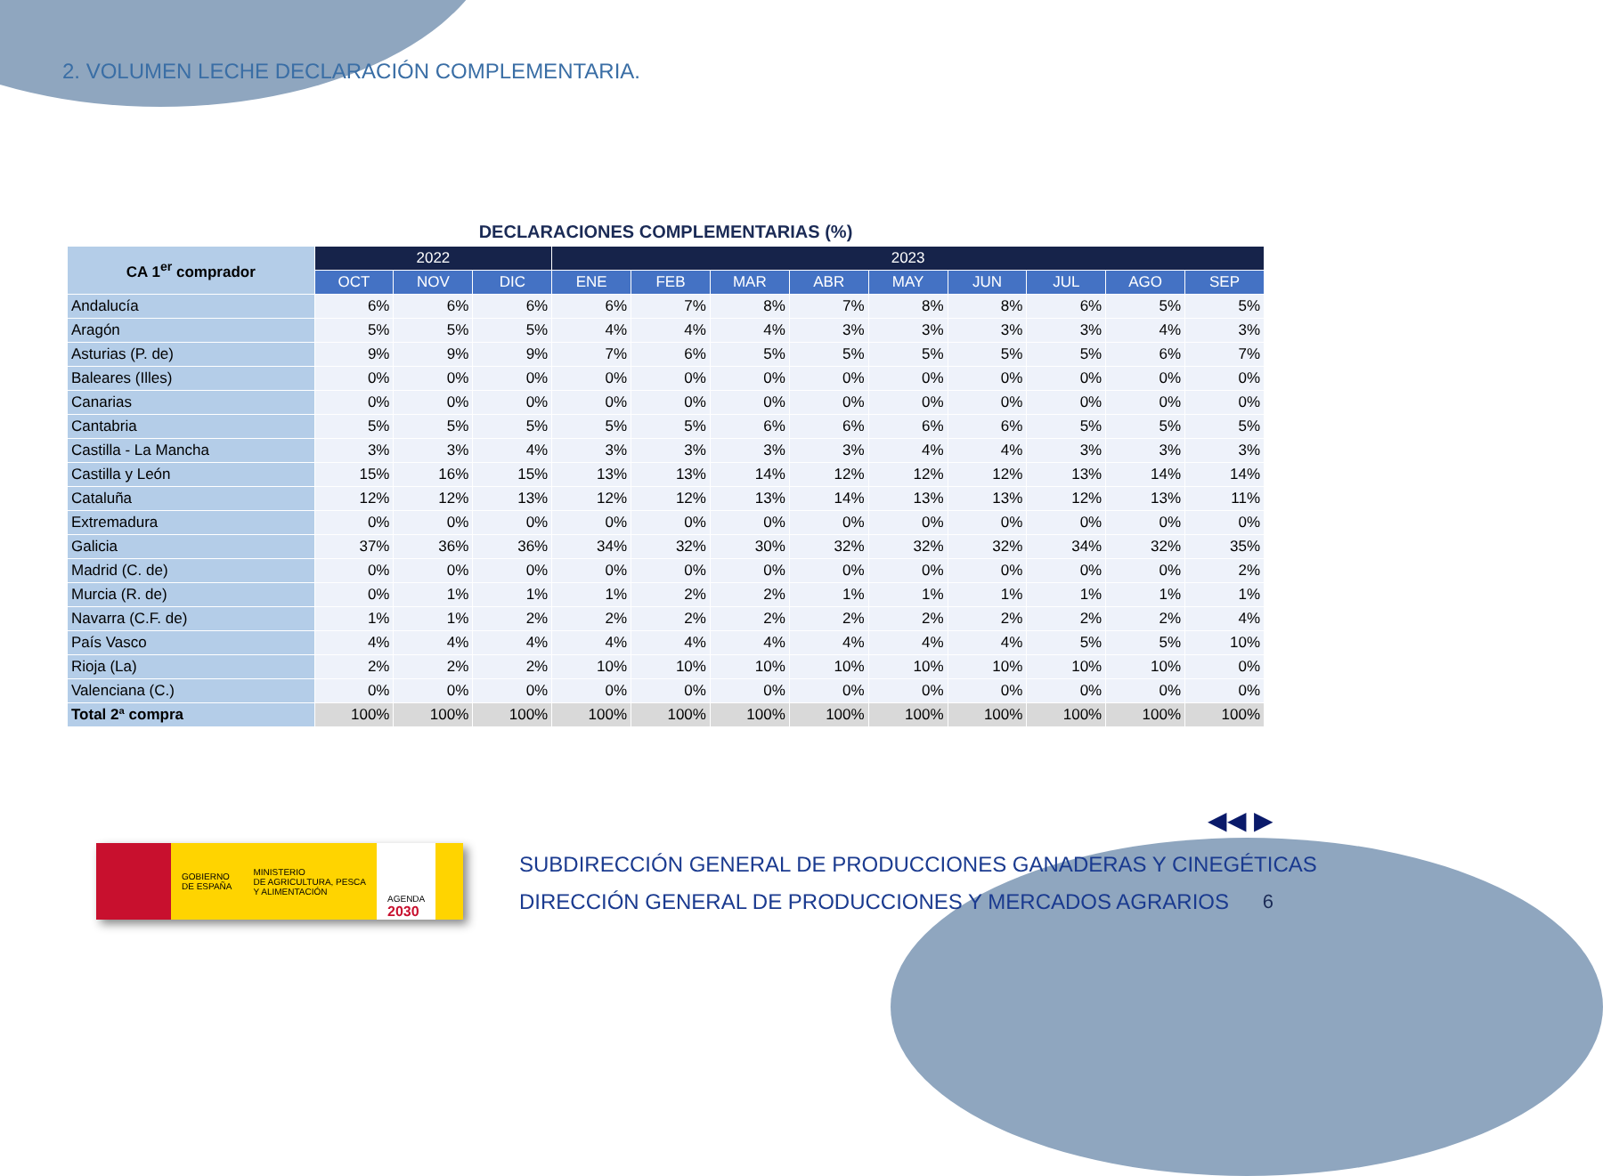2. VOLUMEN LECHE DECLARACIÓN COMPLEMENTARIA.
DECLARACIONES COMPLEMENTARIAS (%)
| CA 1<sup>er</sup> comprador | 2022 | | | 2023 | | | | | | | | |
| --- | --- | --- | --- | --- | --- | --- | --- | --- | --- | --- | --- | --- |
| | OCT | NOV | DIC | ENE | FEB | MAR | ABR | MAY | JUN | JUL | AGO | SEP |
| Andalucía | 6% | 6% | 6% | 6% | 7% | 8% | 7% | 8% | 8% | 6% | 5% | 5% |
| Aragón | 5% | 5% | 5% | 4% | 4% | 4% | 3% | 3% | 3% | 3% | 4% | 3% |
| Asturias (P. de) | 9% | 9% | 9% | 7% | 6% | 5% | 5% | 5% | 5% | 5% | 6% | 7% |
| Baleares (Illes) | 0% | 0% | 0% | 0% | 0% | 0% | 0% | 0% | 0% | 0% | 0% | 0% |
| Canarias | 0% | 0% | 0% | 0% | 0% | 0% | 0% | 0% | 0% | 0% | 0% | 0% |
| Cantabria | 5% | 5% | 5% | 5% | 5% | 6% | 6% | 6% | 6% | 5% | 5% | 5% |
| Castilla - La Mancha | 3% | 3% | 4% | 3% | 3% | 3% | 3% | 4% | 4% | 3% | 3% | 3% |
| Castilla y León | 15% | 16% | 15% | 13% | 13% | 14% | 12% | 12% | 12% | 13% | 14% | 14% |
| Cataluña | 12% | 12% | 13% | 12% | 12% | 13% | 14% | 13% | 13% | 12% | 13% | 11% |
| Extremadura | 0% | 0% | 0% | 0% | 0% | 0% | 0% | 0% | 0% | 0% | 0% | 0% |
| Galicia | 37% | 36% | 36% | 34% | 32% | 30% | 32% | 32% | 32% | 34% | 32% | 35% |
| Madrid (C. de) | 0% | 0% | 0% | 0% | 0% | 0% | 0% | 0% | 0% | 0% | 0% | 2% |
| Murcia (R. de) | 0% | 1% | 1% | 1% | 2% | 2% | 1% | 1% | 1% | 1% | 1% | 1% |
| Navarra (C.F. de) | 1% | 1% | 2% | 2% | 2% | 2% | 2% | 2% | 2% | 2% | 2% | 4% |
| País Vasco | 4% | 4% | 4% | 4% | 4% | 4% | 4% | 4% | 4% | 5% | 5% | 10% |
| Rioja (La) | 2% | 2% | 2% | 10% | 10% | 10% | 10% | 10% | 10% | 10% | 10% | 0% |
| Valenciana (C.) | 0% | 0% | 0% | 0% | 0% | 0% | 0% | 0% | 0% | 0% | 0% | 0% |
| Total 2ª compra | 100% | 100% | 100% | 100% | 100% | 100% | 100% | 100% | 100% | 100% | 100% | 100% |
◀◀ ▶
GOBIERNO
DE ESPAÑA
MINISTERIO
DE AGRICULTURA, PESCA
Y ALIMENTACIÓN
AGENDA
2030
SUBDIRECCIÓN GENERAL DE PRODUCCIONES GANADERAS Y CINEGÉTICAS
DIRECCIÓN GENERAL DE PRODUCCIONES Y MERCADOS AGRARIOS
6